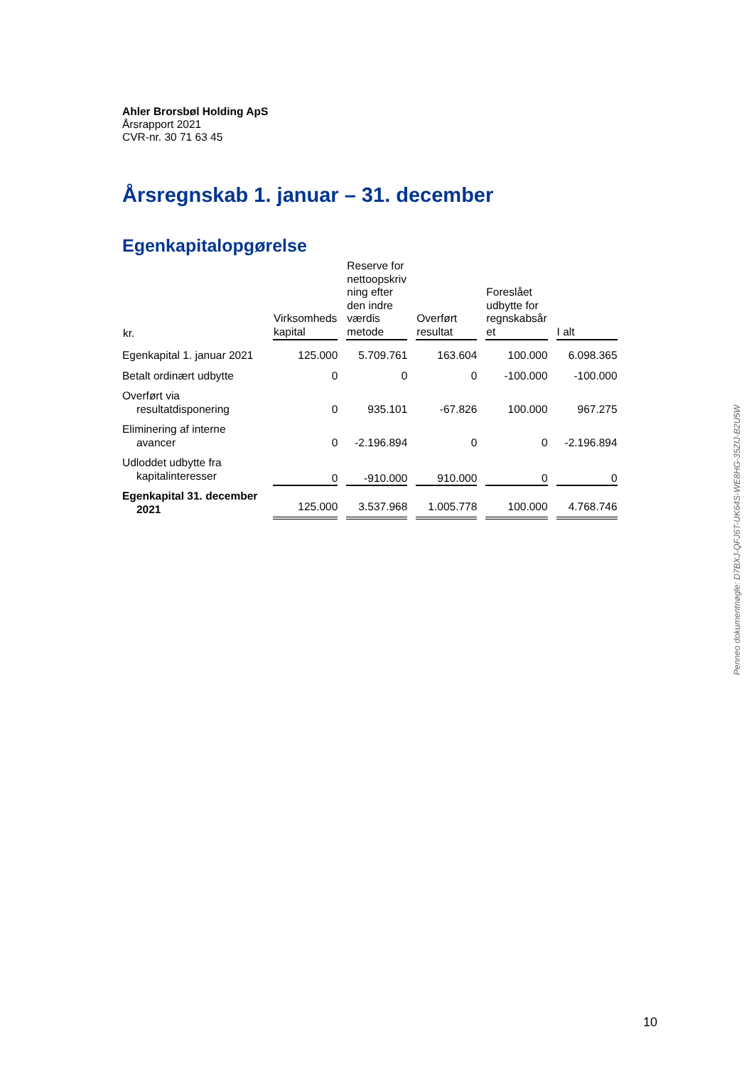Ahler Brorsbøl Holding ApS
Årsrapport 2021
CVR-nr. 30 71 63 45
Årsregnskab 1. januar – 31. december
Egenkapitalopgørelse
| kr. | Virksomheds kapital | Reserve for nettoopskriv ning efter den indre værdis metode | Overført resultat | Foreslået udbytte for regnskabsår et | I alt |
| --- | --- | --- | --- | --- | --- |
| Egenkapital 1. januar 2021 | 125.000 | 5.709.761 | 163.604 | 100.000 | 6.098.365 |
| Betalt ordinært udbytte | 0 | 0 | 0 | -100.000 | -100.000 |
| Overført via resultatdisponering | 0 | 935.101 | -67.826 | 100.000 | 967.275 |
| Eliminering af interne avancer | 0 | -2.196.894 | 0 | 0 | -2.196.894 |
| Udloddet udbytte fra kapitalinteresser | 0 | -910.000 | 910.000 | 0 | 0 |
| Egenkapital 31. december 2021 | 125.000 | 3.537.968 | 1.005.778 | 100.000 | 4.768.746 |
Penneo dokumentnøgle: D7BXJ-QFJ6T-UK64S-WE8HG-35ZIJ-B2U5W
10